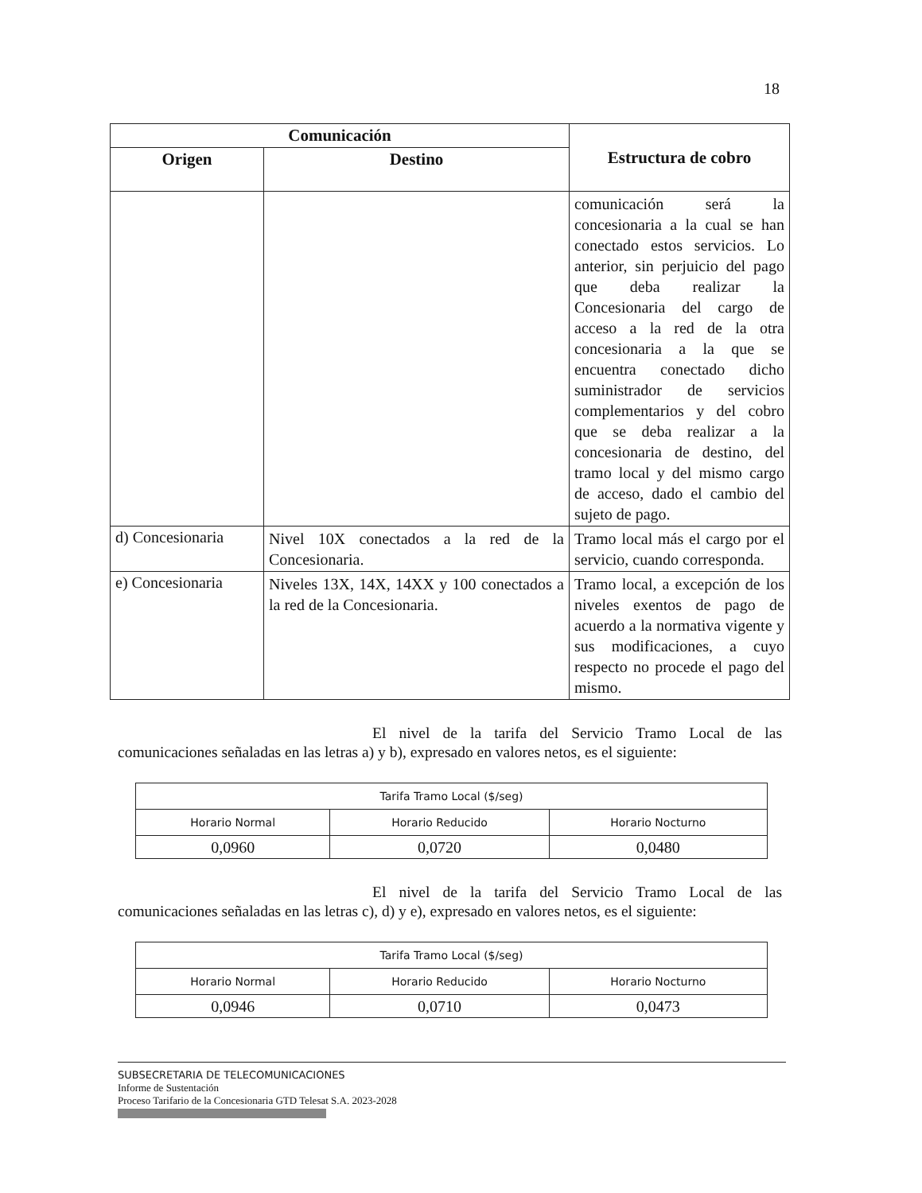18
| Comunicación | | Estructura de cobro |
| --- | --- | --- |
| Origen | Destino | |
| | | comunicación será la concesionaria a la cual se han conectado estos servicios. Lo anterior, sin perjuicio del pago que deba realizar la Concesionaria del cargo de acceso a la red de la otra concesionaria a la que se encuentra conectado dicho suministrador de servicios complementarios y del cobro que se deba realizar a la concesionaria de destino, del tramo local y del mismo cargo de acceso, dado el cambio del sujeto de pago. |
| d) Concesionaria | Nivel 10X conectados a la red de la Concesionaria. | Tramo local más el cargo por el servicio, cuando corresponda. |
| e) Concesionaria | Niveles 13X, 14X, 14XX y 100 conectados a la red de la Concesionaria. | Tramo local, a excepción de los niveles exentos de pago de acuerdo a la normativa vigente y sus modificaciones, a cuyo respecto no procede el pago del mismo. |
El nivel de la tarifa del Servicio Tramo Local de las comunicaciones señaladas en las letras a) y b), expresado en valores netos, es el siguiente:
| Tarifa Tramo Local ($/seg) | | |
| Horario Normal | Horario Reducido | Horario Nocturno |
| 0,0960 | 0,0720 | 0,0480 |
El nivel de la tarifa del Servicio Tramo Local de las comunicaciones señaladas en las letras c), d) y e), expresado en valores netos, es el siguiente:
| Tarifa Tramo Local ($/seg) | | |
| Horario Normal | Horario Reducido | Horario Nocturno |
| 0,0946 | 0,0710 | 0,0473 |
SUBSECRETARIA DE TELECOMUNICACIONES
Informe de Sustentación
Proceso Tarifario de la Concesionaria GTD Telesat S.A. 2023-2028